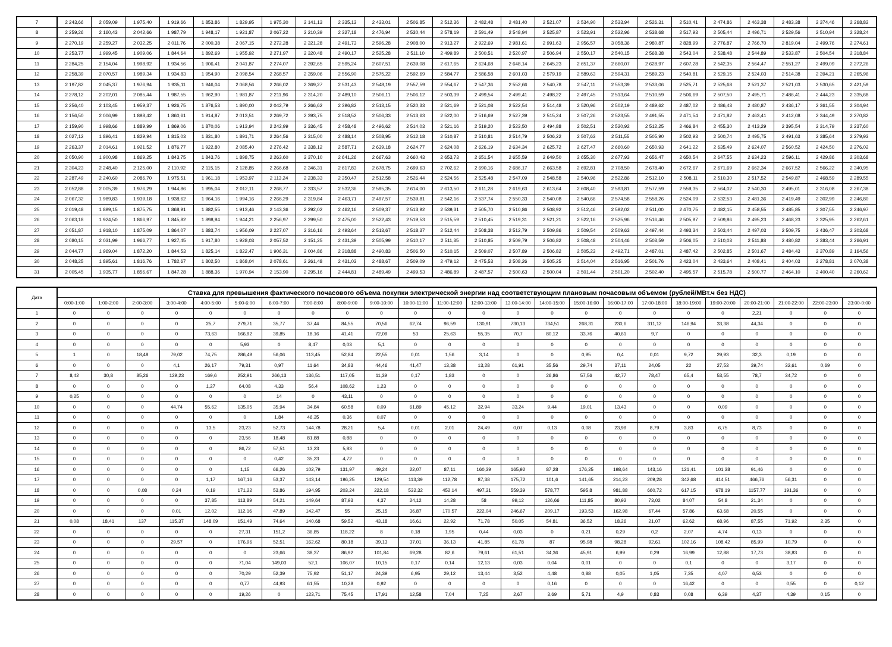| 7 | 2 243,66 | 2 059,09 | 1 975,40 | 1 919,66 | 1 853,86 | 1 829,95 | 1 975,30 | 2 141,13 | 2 335,13 | 2 433,01 | 2 506,85 | 2 512,36 | 2 482,48 | 2 481,40 | 2 521,07 | 2 534,90 | 2 533,94 | 2 526,31 | 2 510,41 | 2 474,86 | 2 463,38 | 2 483,38 | 2 374,46 | 2 268,82 |
| 8 | 2 259,26 | 2 160,43 | 2 042,66 | 1 987,79 | 1 948,17 | 1 921,87 | 2 067,22 | 2 210,39 | 2 327,18 | 2 476,94 | 2 530,44 | 2 578,19 | 2 591,49 | 2 548,94 | 2 525,87 | 2 523,91 | 2 522,96 | 2 538,68 | 2 517,93 | 2 505,44 | 2 496,71 | 2 529,56 | 2 510,94 | 2 328,24 |
| 9 | 2 270,19 | 2 259,27 | 2 032,25 | 2 011,76 | 2 000,38 | 2 067,15 | 2 272,28 | 2 321,28 | 2 491,73 | 2 596,28 | 2 908,00 | 2 913,27 | 2 922,69 | 2 981,61 | 2 991,63 | 2 956,57 | 3 058,36 | 2 980,87 | 2 828,99 | 2 776,87 | 2 766,70 | 2 819,04 | 2 499,76 | 2 274,61 |
| 10 | 2 253,77 | 1 999,45 | 1 909,06 | 1 844,64 | 1 892,69 | 1 955,92 | 2 271,97 | 2 320,48 | 2 490,17 | 2 525,28 | 2 511,10 | 2 499,89 | 2 500,51 | 2 520,97 | 2 506,94 | 2 550,17 | 2 540,15 | 2 568,38 | 2 543,04 | 2 538,48 | 2 544,89 | 2 533,87 | 2 504,54 | 2 318,84 |
| 11 | 2 284,25 | 2 154,04 | 1 998,92 | 1 934,56 | 1 906,41 | 2 041,87 | 2 274,07 | 2 392,65 | 2 595,24 | 2 607,51 | 2 639,08 | 2 617,65 | 2 624,68 | 2 648,14 | 2 645,23 | 2 651,37 | 2 660,07 | 2 628,97 | 2 607,28 | 2 542,35 | 2 564,47 | 2 551,27 | 2 499,09 | 2 272,26 |
| 12 | 2 258,39 | 2 070,57 | 1 989,34 | 1 934,83 | 1 954,90 | 2 098,54 | 2 268,57 | 2 359,06 | 2 556,90 | 2 575,22 | 2 592,69 | 2 584,77 | 2 586,58 | 2 601,03 | 2 579,19 | 2 589,63 | 2 594,31 | 2 589,23 | 2 540,81 | 2 529,15 | 2 524,03 | 2 514,38 | 2 394,21 | 2 265,96 |
| 13 | 2 197,82 | 2 045,37 | 1 976,94 | 1 935,11 | 1 946,04 | 2 068,56 | 2 266,02 | 2 369,27 | 2 531,43 | 2 548,19 | 2 557,59 | 2 554,67 | 2 547,36 | 2 552,66 | 2 540,78 | 2 547,11 | 2 553,39 | 2 533,06 | 2 525,71 | 2 525,68 | 2 521,37 | 2 521,03 | 2 530,65 | 2 421,59 |
| 14 | 2 278,12 | 2 202,01 | 2 085,44 | 1 987,55 | 1 962,90 | 1 981,87 | 2 211,96 | 2 314,20 | 2 489,10 | 2 506,11 | 2 506,12 | 2 503,39 | 2 499,54 | 2 499,41 | 2 498,22 | 2 497,45 | 2 513,64 | 2 510,59 | 2 506,69 | 2 507,50 | 2 495,71 | 2 486,41 | 2 444,23 | 2 335,68 |
| 15 | 2 256,40 | 2 103,45 | 1 959,37 | 1 926,75 | 1 876,53 | 1 890,00 | 2 042,79 | 2 266,62 | 2 396,82 | 2 513,15 | 2 520,33 | 2 521,69 | 2 521,08 | 2 522,54 | 2 514,48 | 2 520,96 | 2 502,19 | 2 489,62 | 2 487,02 | 2 486,43 | 2 480,87 | 2 436,17 | 2 361,55 | 2 304,94 |
| 16 | 2 156,50 | 2 006,99 | 1 898,42 | 1 860,61 | 1 914,87 | 2 013,51 | 2 269,72 | 2 393,75 | 2 518,52 | 2 506,33 | 2 513,63 | 2 522,00 | 2 516,69 | 2 527,39 | 2 515,24 | 2 507,26 | 2 523,55 | 2 491,55 | 2 471,54 | 2 471,82 | 2 463,41 | 2 412,08 | 2 344,49 | 2 270,82 |
| 17 | 2 159,90 | 1 998,66 | 1 889,99 | 1 869,06 | 1 870,06 | 1 913,94 | 2 242,99 | 2 336,45 | 2 458,48 | 2 496,62 | 2 514,03 | 2 521,16 | 2 519,20 | 2 523,50 | 2 494,88 | 2 502,51 | 2 520,92 | 2 512,25 | 2 466,84 | 2 455,30 | 2 413,29 | 2 395,54 | 2 314,79 | 2 237,60 |
| 18 | 2 027,12 | 1 896,41 | 1 829,94 | 1 815,03 | 1 831,80 | 1 891,71 | 2 264,56 | 2 315,00 | 2 488,14 | 2 508,95 | 2 512,18 | 2 510,87 | 2 510,81 | 2 514,79 | 2 506,22 | 2 507,63 | 2 511,55 | 2 505,90 | 2 502,93 | 2 500,74 | 2 495,75 | 2 491,63 | 2 385,64 | 2 279,93 |
| 19 | 2 263,37 | 2 014,61 | 1 921,52 | 1 876,77 | 1 922,80 | 2 085,40 | 2 276,42 | 2 338,12 | 2 587,71 | 2 639,18 | 2 624,77 | 2 624,08 | 2 626,19 | 2 634,34 | 2 625,72 | 2 627,47 | 2 660,60 | 2 650,93 | 2 641,22 | 2 635,49 | 2 624,07 | 2 560,52 | 2 424,50 | 2 276,02 |
| 20 | 2 050,90 | 1 900,98 | 1 869,25 | 1 843,75 | 1 843,76 | 1 898,75 | 2 263,60 | 2 370,10 | 2 641,26 | 2 667,63 | 2 660,43 | 2 653,73 | 2 651,54 | 2 655,59 | 2 649,50 | 2 655,30 | 2 677,93 | 2 656,47 | 2 650,54 | 2 647,55 | 2 634,23 | 2 596,11 | 2 429,86 | 2 303,68 |
| 21 | 2 304,23 | 2 248,40 | 2 125,00 | 2 110,92 | 2 115,15 | 2 128,85 | 2 266,68 | 2 346,31 | 2 617,83 | 2 678,75 | 2 699,63 | 2 702,62 | 2 690,16 | 2 686,17 | 2 663,58 | 2 692,81 | 2 708,50 | 2 678,40 | 2 672,67 | 2 671,69 | 2 662,34 | 2 667,52 | 2 566,22 | 2 340,95 |
| 22 | 2 287,49 | 2 240,60 | 2 086,70 | 1 975,51 | 1 961,18 | 1 953,97 | 2 113,24 | 2 238,33 | 2 350,47 | 2 512,58 | 2 526,44 | 2 524,56 | 2 525,48 | 2 547,09 | 2 548,58 | 2 540,96 | 2 522,86 | 2 512,10 | 2 508,11 | 2 510,30 | 2 517,52 | 2 549,87 | 2 468,59 | 2 289,55 |
| 23 | 2 052,88 | 2 005,39 | 1 976,29 | 1 944,86 | 1 995,04 | 2 012,11 | 2 268,77 | 2 333,57 | 2 532,36 | 2 595,35 | 2 614,00 | 2 613,50 | 2 611,28 | 2 619,63 | 2 613,64 | 2 608,40 | 2 593,81 | 2 577,59 | 2 559,35 | 2 564,02 | 2 540,30 | 2 495,01 | 2 316,08 | 2 267,38 |
| 24 | 2 067,32 | 1 989,83 | 1 939,18 | 1 938,62 | 1 964,16 | 1 994,16 | 2 266,29 | 2 319,84 | 2 463,71 | 2 497,57 | 2 539,81 | 2 542,16 | 2 537,74 | 2 550,33 | 2 540,08 | 2 540,66 | 2 574,58 | 2 558,26 | 2 524,09 | 2 532,53 | 2 481,36 | 2 419,49 | 2 302,99 | 2 246,80 |
| 25 | 2 019,48 | 1 899,15 | 1 875,75 | 1 868,91 | 1 882,55 | 1 913,46 | 2 143,36 | 2 292,02 | 2 462,16 | 2 509,37 | 2 513,92 | 2 539,31 | 2 505,70 | 2 510,86 | 2 508,92 | 2 512,46 | 2 592,02 | 2 511,00 | 2 470,75 | 2 482,15 | 2 458,55 | 2 485,85 | 2 307,55 | 2 246,97 |
| 26 | 2 063,18 | 1 924,50 | 1 866,97 | 1 845,82 | 1 898,94 | 1 944,21 | 2 256,97 | 2 299,50 | 2 475,00 | 2 522,43 | 2 519,53 | 2 515,59 | 2 510,45 | 2 519,31 | 2 521,21 | 2 522,16 | 2 525,96 | 2 516,46 | 2 505,97 | 2 509,86 | 2 495,23 | 2 468,23 | 2 325,95 | 2 262,61 |
| 27 | 2 051,87 | 1 918,10 | 1 875,09 | 1 864,07 | 1 883,74 | 1 956,09 | 2 227,07 | 2 316,16 | 2 493,64 | 2 513,67 | 2 518,37 | 2 512,44 | 2 508,38 | 2 512,79 | 2 509,86 | 2 509,54 | 2 509,63 | 2 497,44 | 2 493,34 | 2 503,44 | 2 497,03 | 2 509,75 | 2 436,47 | 2 303,68 |
| 28 | 2 080,15 | 2 031,99 | 1 966,77 | 1 927,45 | 1 917,80 | 1 928,03 | 2 057,52 | 2 151,25 | 2 431,39 | 2 505,99 | 2 510,17 | 2 511,35 | 2 510,85 | 2 509,79 | 2 506,82 | 2 508,48 | 2 504,46 | 2 503,59 | 2 506,05 | 2 510,03 | 2 511,88 | 2 480,82 | 2 383,44 | 2 266,91 |
| 29 | 2 044,77 | 1 969,04 | 1 872,20 | 1 844,53 | 1 825,14 | 1 822,47 | 1 906,31 | 2 004,86 | 2 318,88 | 2 490,83 | 2 506,50 | 2 510,15 | 2 509,07 | 2 507,89 | 2 506,82 | 2 505,23 | 2 492,71 | 2 487,01 | 2 487,42 | 2 502,85 | 2 501,67 | 2 484,43 | 2 370,89 | 2 164,56 |
| 30 | 2 048,25 | 1 895,61 | 1 816,76 | 1 782,67 | 1 802,50 | 1 868,04 | 2 078,61 | 2 261,48 | 2 431,03 | 2 488,67 | 2 509,09 | 2 479,12 | 2 475,53 | 2 508,26 | 2 505,25 | 2 514,04 | 2 516,95 | 2 501,76 | 2 423,04 | 2 433,64 | 2 408,41 | 2 404,03 | 2 278,81 | 2 070,38 |
| 31 | 2 005,45 | 1 935,77 | 1 856,67 | 1 847,28 | 1 888,36 | 1 970,94 | 2 153,90 | 2 295,16 | 2 444,81 | 2 489,49 | 2 499,53 | 2 486,89 | 2 487,57 | 2 500,63 | 2 500,04 | 2 501,44 | 2 501,20 | 2 502,40 | 2 495,57 | 2 515,78 | 2 500,77 | 2 464,10 | 2 400,40 | 2 260,62 |
| Дата | Ставка для превышения фактического почасового объема покупки электрической энергии над соответствующим плановым почасовым объемом (рублей/МВт.ч без НДС) | | | | | | | | | | | | | | | | | | | | | | | |
| --- | --- | --- | --- | --- | --- | --- | --- | --- | --- | --- | --- | --- | --- | --- | --- | --- | --- | --- | --- | --- | --- | --- | --- | --- |
| | 0:00-1:00 | 1:00-2:00 | 2:00-3:00 | 3:00-4:00 | 4:00-5:00 | 5:00-6:00 | 6:00-7:00 | 7:00-8:00 | 8:00-9:00 | 9:00-10:00 | 10:00-11:00 | 11:00-12:00 | 12:00-13:00 | 13:00-14:00 | 14:00-15:00 | 15:00-16:00 | 16:00-17:00 | 17:00-18:00 | 18:00-19:00 | 19:00-20:00 | 20:00-21:00 | 21:00-22:00 | 22:00-23:00 | 23:00-0:00 |
| 1 | 0 | 0 | 0 | 0 | 0 | 0 | 0 | 0 | 0 | 0 | 0 | 0 | 0 | 0 | 0 | 0 | 0 | 0 | 0 | 0 | 2,21 | 0 | 0 | 0 |
| 2 | 0 | 0 | 0 | 0 | 25,7 | 279,71 | 35,77 | 37,44 | 84,55 | 70,56 | 62,74 | 96,59 | 130,91 | 730,13 | 734,51 | 268,31 | 230,6 | 311,12 | 146,94 | 33,38 | 44,34 | 0 | 0 | 0 |
| 3 | 0 | 0 | 0 | 0 | 73,63 | 166,92 | 39,85 | 18,16 | 41,41 | 72,09 | 53 | 25,63 | 55,35 | 70,7 | 80,12 | 33,76 | 40,61 | 9,7 | 0 | 0 | 0 | 0 | 0 | 0 |
| 4 | 0 | 0 | 0 | 0 | 0 | 5,93 | 0 | 8,47 | 0,03 | 5,1 | 0 | 0 | 0 | 0 | 0 | 0 | 0 | 0 | 0 | 0 | 0 | 0 | 0 | 0 |
| 5 | 1 | 0 | 18,48 | 79,02 | 74,75 | 286,49 | 56,06 | 113,45 | 52,84 | 22,55 | 0,01 | 1,56 | 3,14 | 0 | 0 | 0,95 | 0,4 | 0,01 | 9,72 | 29,93 | 32,3 | 0,19 | 0 | 0 |
| 6 | 0 | 0 | 0 | 4,1 | 26,17 | 79,31 | 0,97 | 11,64 | 34,83 | 44,46 | 41,47 | 13,38 | 13,28 | 61,91 | 35,56 | 29,74 | 37,11 | 24,05 | 22 | 27,53 | 39,74 | 32,61 | 0,69 | 0 |
| 7 | 8,42 | 30,8 | 85,26 | 129,23 | 169,6 | 252,91 | 266,13 | 136,51 | 117,05 | 11,39 | 0,17 | 1,83 | 0 | 0 | 26,86 | 57,56 | 42,77 | 78,47 | 65,4 | 53,55 | 78,7 | 34,72 | 0 | 0 |
| 8 | 0 | 0 | 0 | 0 | 1,27 | 64,08 | 4,33 | 56,4 | 108,62 | 1,23 | 0 | 0 | 0 | 0 | 0 | 0 | 0 | 0 | 0 | 0 | 0 | 0 | 0 | 0 |
| 9 | 0,25 | 0 | 0 | 0 | 0 | 0 | 14 | 0 | 43,11 | 0 | 0 | 0 | 0 | 0 | 0 | 0 | 0 | 0 | 0 | 0 | 0 | 0 | 0 | 0 |
| 10 | 0 | 0 | 0 | 44,74 | 55,62 | 135,05 | 35,94 | 34,84 | 60,58 | 0,09 | 61,89 | 45,12 | 32,94 | 33,24 | 9,44 | 19,01 | 13,43 | 0 | 0 | 0,09 | 0 | 0 | 0 | 0 |
| 11 | 0 | 0 | 0 | 0 | 0 | 0 | 1,84 | 46,35 | 0,36 | 0,07 | 0 | 0 | 0 | 0 | 0 | 0 | 0 | 0 | 0 | 0 | 0 | 0 | 0 | 0 |
| 12 | 0 | 0 | 0 | 0 | 13,5 | 23,23 | 52,73 | 144,78 | 28,21 | 5,4 | 0,01 | 2,01 | 24,49 | 0,07 | 0,13 | 0,08 | 23,99 | 8,79 | 3,83 | 6,75 | 8,73 | 0 | 0 | 0 |
| 13 | 0 | 0 | 0 | 0 | 0 | 23,56 | 18,48 | 81,88 | 0,88 | 0 | 0 | 0 | 0 | 0 | 0 | 0 | 0 | 0 | 0 | 0 | 0 | 0 | 0 | 0 |
| 14 | 0 | 0 | 0 | 0 | 0 | 86,72 | 57,51 | 13,23 | 5,83 | 0 | 0 | 0 | 0 | 0 | 0 | 0 | 0 | 0 | 0 | 0 | 0 | 0 | 0 | 0 |
| 15 | 0 | 0 | 0 | 0 | 0 | 0 | 0,42 | 35,23 | 4,72 | 0 | 0 | 0 | 0 | 0 | 0 | 0 | 0 | 0 | 0 | 0 | 0 | 0 | 0 | 0 |
| 16 | 0 | 0 | 0 | 0 | 0 | 1,15 | 66,26 | 102,79 | 131,97 | 49,24 | 22,07 | 87,11 | 160,39 | 165,92 | 87,28 | 176,25 | 198,64 | 143,16 | 121,41 | 101,38 | 91,46 | 0 | 0 | 0 |
| 17 | 0 | 0 | 0 | 0 | 1,17 | 167,16 | 53,37 | 143,14 | 196,25 | 129,54 | 113,39 | 112,78 | 87,38 | 175,72 | 101,6 | 141,65 | 214,23 | 209,28 | 342,68 | 414,51 | 466,76 | 56,31 | 0 | 0 |
| 18 | 0 | 0 | 0,08 | 0,24 | 0,19 | 171,22 | 53,86 | 194,95 | 203,24 | 222,18 | 532,32 | 452,14 | 497,31 | 559,39 | 578,77 | 595,8 | 981,88 | 660,72 | 617,15 | 678,19 | 1157,77 | 191,36 | 0 | 0 |
| 19 | 0 | 0 | 0 | 0 | 37,85 | 113,89 | 54,21 | 149,64 | 87,93 | 4,37 | 24,12 | 14,28 | 58 | 99,12 | 126,66 | 111,85 | 80,92 | 73,02 | 84,07 | 54,8 | 21,34 | 0 | 0 | 0 |
| 20 | 0 | 0 | 0 | 0,01 | 12,02 | 112,16 | 47,89 | 142,47 | 55 | 25,15 | 36,87 | 170,57 | 222,04 | 246,67 | 209,17 | 193,53 | 162,98 | 67,44 | 57,86 | 63,68 | 20,55 | 0 | 0 | 0 |
| 21 | 0,08 | 18,41 | 137 | 115,37 | 148,09 | 151,49 | 74,64 | 140,68 | 59,52 | 43,18 | 16,61 | 22,92 | 71,78 | 50,05 | 54,81 | 36,52 | 18,26 | 21,07 | 62,62 | 68,96 | 87,55 | 71,92 | 2,35 | 0 |
| 22 | 0 | 0 | 0 | 0 | 0 | 27,31 | 151,2 | 36,85 | 118,22 | 8 | 0,18 | 1,95 | 0,44 | 0,03 | 0 | 0,21 | 0,29 | 0,2 | 2,07 | 4,74 | 0,13 | 0 | 0 | 0 |
| 23 | 0 | 0 | 0 | 29,57 | 0 | 176,96 | 52,51 | 162,62 | 80,18 | 39,13 | 37,01 | 36,13 | 41,85 | 61,78 | 87 | 95,98 | 98,28 | 92,61 | 102,16 | 108,42 | 85,99 | 10,79 | 0 | 0 |
| 24 | 0 | 0 | 0 | 0 | 0 | 0 | 23,66 | 38,37 | 86,92 | 101,84 | 69,28 | 82,6 | 79,61 | 61,51 | 34,36 | 45,91 | 6,99 | 0,29 | 16,99 | 12,88 | 17,73 | 38,83 | 0 | 0 |
| 25 | 0 | 0 | 0 | 0 | 0 | 71,04 | 149,03 | 52,1 | 106,07 | 10,15 | 0,17 | 0,14 | 12,13 | 0,03 | 0,04 | 0,01 | 0 | 0 | 0,1 | 0 | 0 | 3,17 | 0 | 0 |
| 26 | 0 | 0 | 0 | 0 | 0 | 70,29 | 52,39 | 75,92 | 51,17 | 24,39 | 6,95 | 29,12 | 13,44 | 3,52 | 4,48 | 0,88 | 0,05 | 1,05 | 7,35 | 4,07 | 6,53 | 0 | 0 | 0 |
| 27 | 0 | 0 | 0 | 0 | 0 | 0,77 | 44,93 | 61,55 | 10,28 | 0,92 | 0 | 0 | 0 | 0 | 0,16 | 0 | 0 | 0 | 16,42 | 0 | 0 | 0,55 | 0 | 0,12 |
| 28 | 0 | 0 | 0 | 0 | 0 | 19,26 | 0 | 123,71 | 75,45 | 17,91 | 12,58 | 7,04 | 7,25 | 2,67 | 3,69 | 5,71 | 4,9 | 0,83 | 0,08 | 6,39 | 4,37 | 4,39 | 0,15 | 0 |